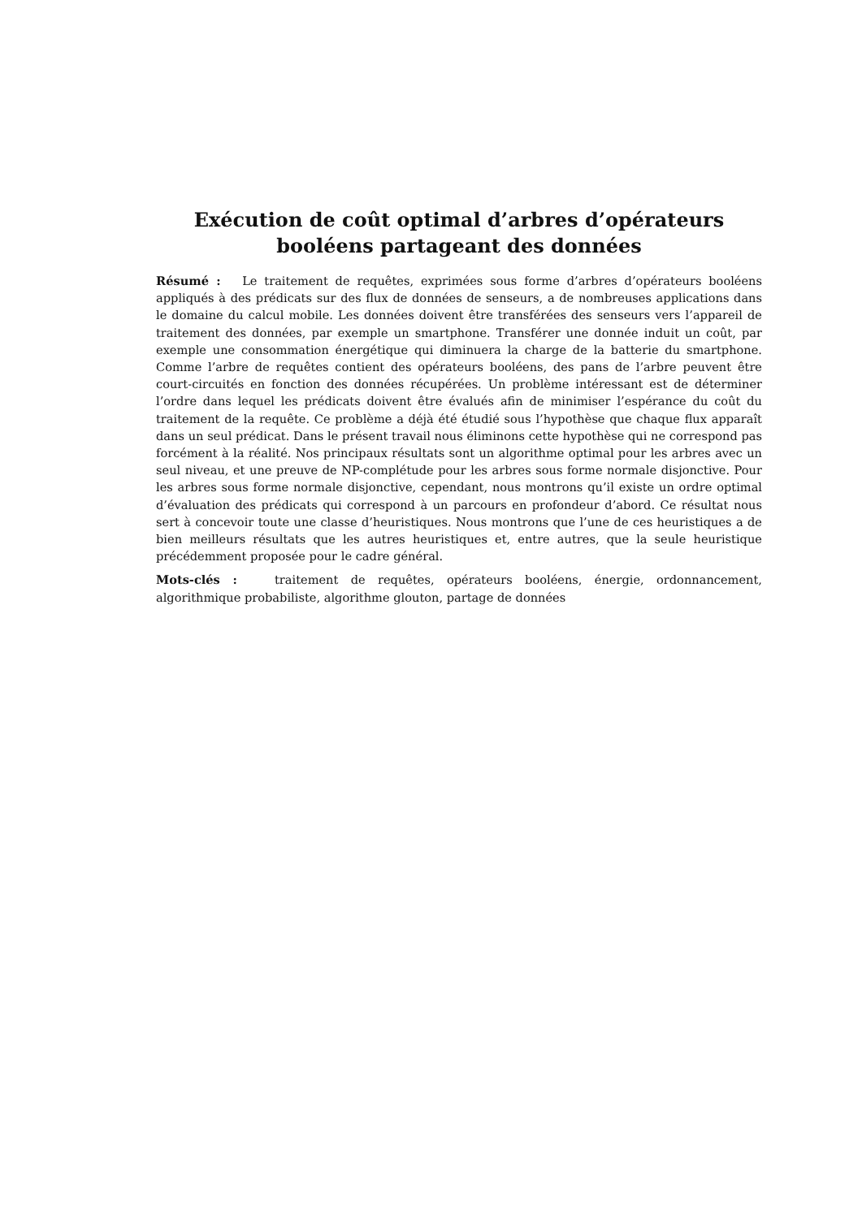Exécution de coût optimal d’arbres d’opérateurs booléens partageant des données
Résumé : Le traitement de requêtes, exprimées sous forme d’arbres d’opérateurs booléens appliqués à des prédicats sur des flux de données de senseurs, a de nombreuses applications dans le domaine du calcul mobile. Les données doivent être transférées des senseurs vers l’appareil de traitement des données, par exemple un smartphone. Transférer une donnée induit un coût, par exemple une consommation énergétique qui diminuera la charge de la batterie du smartphone. Comme l’arbre de requêtes contient des opérateurs booléens, des pans de l’arbre peuvent être court-circuités en fonction des données récupérées. Un problème intéressant est de déterminer l’ordre dans lequel les prédicats doivent être évalués afin de minimiser l’espérance du coût du traitement de la requête. Ce problème a déjà été étudié sous l’hypothèse que chaque flux apparaît dans un seul prédicat. Dans le présent travail nous éliminons cette hypothèse qui ne correspond pas forcément à la réalité. Nos principaux résultats sont un algorithme optimal pour les arbres avec un seul niveau, et une preuve de NP-complétude pour les arbres sous forme normale disjonctive. Pour les arbres sous forme normale disjonctive, cependant, nous montrons qu’il existe un ordre optimal d’évaluation des prédicats qui correspond à un parcours en profondeur d’abord. Ce résultat nous sert à concevoir toute une classe d’heuristiques. Nous montrons que l’une de ces heuristiques a de bien meilleurs résultats que les autres heuristiques et, entre autres, que la seule heuristique précédemment proposée pour le cadre général.
Mots-clés : traitement de requêtes, opérateurs booléens, énergie, ordonnancement, algorithmique probabiliste, algorithme glouton, partage de données